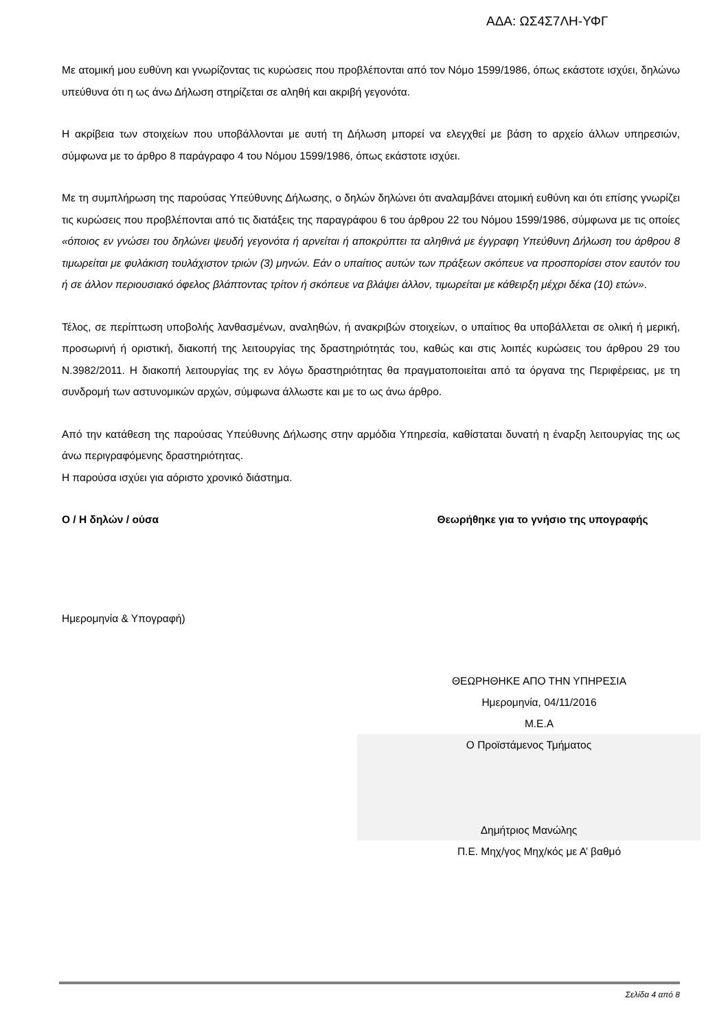ΑΔΑ: ΩΣ4Σ7ΛΗ-ΥΦΓ
Με ατομική μου ευθύνη και γνωρίζοντας τις κυρώσεις που προβλέπονται από τον Νόμο 1599/1986, όπως εκάστοτε ισχύει, δηλώνω υπεύθυνα ότι η ως άνω Δήλωση στηρίζεται σε αληθή και ακριβή γεγονότα.
Η ακρίβεια των στοιχείων που υποβάλλονται με αυτή τη Δήλωση μπορεί να ελεγχθεί με βάση το αρχείο άλλων υπηρεσιών, σύμφωνα με το άρθρο 8 παράγραφο 4 του Νόμου 1599/1986, όπως εκάστοτε ισχύει.
Με τη συμπλήρωση της παρούσας Υπεύθυνης Δήλωσης, ο δηλών δηλώνει ότι αναλαμβάνει ατομική ευθύνη και ότι επίσης γνωρίζει τις κυρώσεις που προβλέπονται από τις διατάξεις της παραγράφου 6 του άρθρου 22 του Νόμου 1599/1986, σύμφωνα με τις οποίες «όποιος εν γνώσει του δηλώνει ψευδή γεγονότα ή αρνείται ή αποκρύπτει τα αληθινά με έγγραφη Υπεύθυνη Δήλωση του άρθρου 8 τιμωρείται με φυλάκιση τουλάχιστον τριών (3) μηνών. Εάν ο υπαίτιος αυτών των πράξεων σκόπευε να προσπορίσει στον εαυτόν του ή σε άλλον περιουσιακό όφελος βλάπτοντας τρίτον ή σκόπευε να βλάψει άλλον, τιμωρείται με κάθειρξη μέχρι δέκα (10) ετών».
Τέλος, σε περίπτωση υποβολής λανθασμένων, αναληθών, ή ανακριβών στοιχείων, ο υπαίτιος θα υποβάλλεται σε ολική ή μερική, προσωρινή ή οριστική, διακοπή της λειτουργίας της δραστηριότητάς του, καθώς και στις λοιπές κυρώσεις του άρθρου 29 του Ν.3982/2011. Η διακοπή λειτουργίας της εν λόγω δραστηριότητας θα πραγματοποιείται από τα όργανα της Περιφέρειας, με τη συνδρομή των αστυνομικών αρχών, σύμφωνα άλλωστε και με το ως άνω άρθρο.
Από την κατάθεση της παρούσας Υπεύθυνης Δήλωσης στην αρμόδια Υπηρεσία, καθίσταται δυνατή η έναρξη λειτουργίας της ως άνω περιγραφόμενης δραστηριότητας.
Η παρούσα ισχύει για αόριστο χρονικό διάστημα.
Ο / Η δηλών / ούσα Θεωρήθηκε για το γνήσιο της υπογραφής
Ημερομηνία & Υπογραφή)
ΘΕΩΡΗΘΗΚΕ ΑΠΟ ΤΗΝ ΥΠΗΡΕΣΙΑ
Ημερομηνία, 04/11/2016
Μ.Ε.Α
Ο Προϊστάμενος Τμήματος
Δημήτριος Μανώλης
Π.Ε. Μηχ/γος Μηχ/κός με Α’ βαθμό
Σελίδα 4 από 8